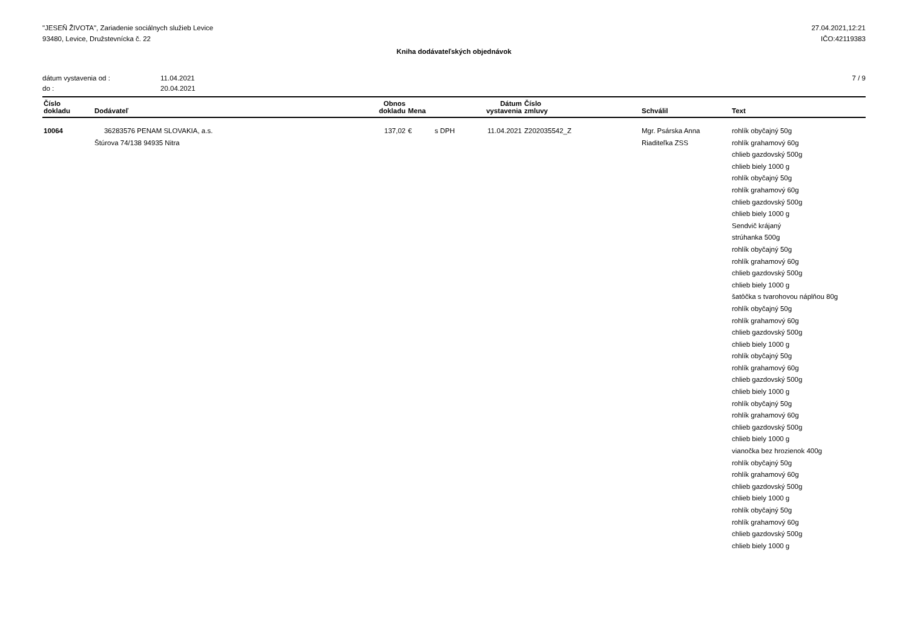"JESEŇ ŽIVOTA", Zariadenie sociálnych služieb Levice
93480, Levice, Družstevnícka č. 22
27.04.2021,12:21
IČO:42119383
Kniha dodávateľských objednávok
| dátum vystavenia od : | 11.04.2021 |
| do : | 20.04.2021 |
7 / 9
| Číslo dokladu | Dodávateľ | Obnos dokladu | Mena | | Dátum vystavenia | Číslo zmluvy | Schválil | Text |
| --- | --- | --- | --- | --- | --- | --- | --- | --- |
| 10064 | 36283576 PENAM SLOVAKIA, a.s. Štúrova 74/138 94935 Nitra | 137,02 | € | s DPH | 11.04.2021 | Z202035542_Z | Mgr. Psárska Anna Riaditeľka ZSS | rohlík obyčajný 50g rohlík grahamový 60g chlieb gazdovský 500g chlieb biely 1000 g rohlík obyčajný 50g rohlík grahamový 60g chlieb gazdovský 500g chlieb biely 1000 g Sendvič krájaný strúhanka 500g rohlík obyčajný 50g rohlík grahamový 60g chlieb gazdovský 500g chlieb biely 1000 g šatôčka s tvarohovou náplňou 80g rohlík obyčajný 50g rohlík grahamový 60g chlieb gazdovský 500g chlieb biely 1000 g rohlík obyčajný 50g rohlík grahamový 60g chlieb gazdovský 500g chlieb biely 1000 g rohlík obyčajný 50g rohlík grahamový 60g chlieb gazdovský 500g chlieb biely 1000 g vianočka bez hrozienok 400g rohlík obyčajný 50g rohlík grahamový 60g chlieb gazdovský 500g chlieb biely 1000 g rohlík obyčajný 50g rohlík grahamový 60g chlieb gazdovský 500g chlieb biely 1000 g |